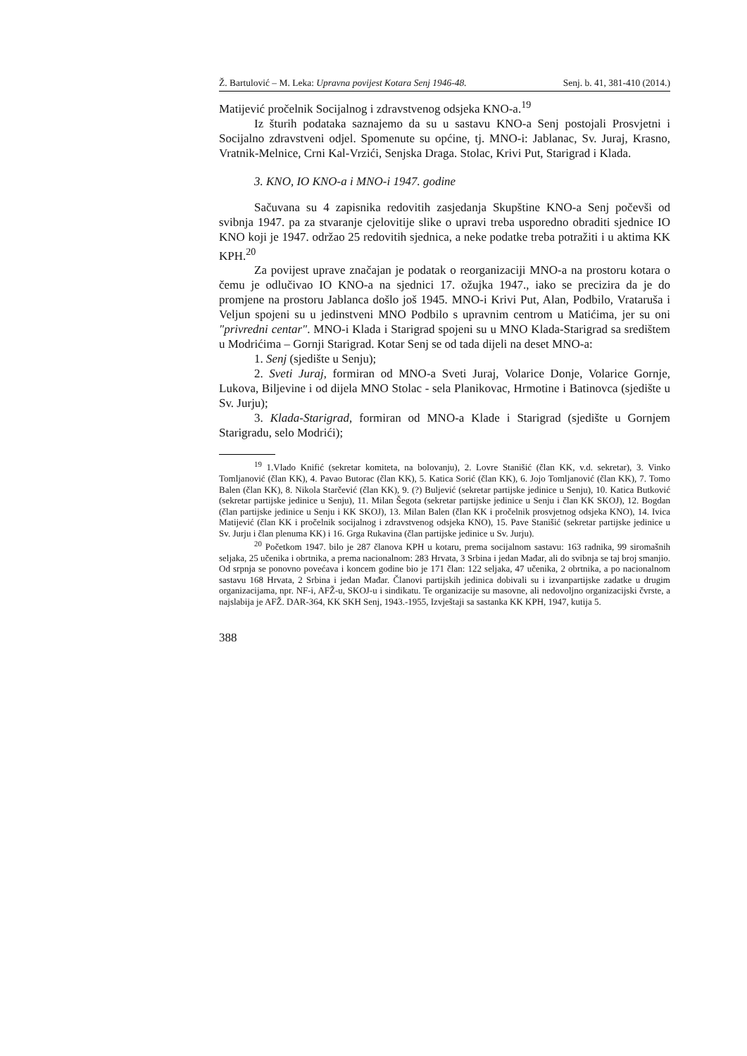Ž. Bartulović – M. Leka: Upravna povijest Kotara Senj 1946-48. Senj. b. 41, 381-410 (2014.)
Matijević pročelnik Socijalnog i zdravstvenog odsjeka KNO-a.<sup>19</sup>
Iz šturih podataka saznajemo da su u sastavu KNO-a Senj postojali Prosvjetni i Socijalno zdravstveni odjel. Spomenute su općine, tj. MNO-i: Jablanac, Sv. Juraj, Krasno, Vratnik-Melnice, Crni Kal-Vrzići, Senjska Draga. Stolac, Krivi Put, Starigrad i Klada.
3. KNO, IO KNO-a i MNO-i 1947. godine
Sačuvana su 4 zapisnika redovitih zasjedanja Skupštine KNO-a Senj počevši od svibnja 1947. pa za stvaranje cjelovitije slike o upravi treba usporedno obraditi sjednice IO KNO koji je 1947. održao 25 redovitih sjednica, a neke podatke treba potražiti i u aktima KK KPH.<sup>20</sup>
Za povijest uprave značajan je podatak o reorganizaciji MNO-a na prostoru kotara o čemu je odlučivao IO KNO-a na sjednici 17. ožujka 1947., iako se precizira da je do promjene na prostoru Jablanca došlo još 1945. MNO-i Krivi Put, Alan, Podbilo, Vrataruša i Veljun spojeni su u jedinstveni MNO Podbilo s upravnim centrom u Matićima, jer su oni "privredni centar". MNO-i Klada i Starigrad spojeni su u MNO Klada-Starigrad sa središtem u Modrićima – Gornji Starigrad. Kotar Senj se od tada dijeli na deset MNO-a:
1. Senj (sjedište u Senju);
2. Sveti Juraj, formiran od MNO-a Sveti Juraj, Volarice Donje, Volarice Gornje, Lukova, Biljevine i od dijela MNO Stolac - sela Planikovac, Hrmotine i Batinovca (sjedište u Sv. Jurju);
3. Klada-Starigrad, formiran od MNO-a Klade i Starigrad (sjedište u Gornjem Starigradu, selo Modrići);
<sup>19</sup> 1.Vlado Knifić (sekretar komiteta, na bolovanju), 2. Lovre Stanišić (član KK, v.d. sekretar), 3. Vinko Tomljanović (član KK), 4. Pavao Butorac (član KK), 5. Katica Sorić (član KK), 6. Jojo Tomljanović (član KK), 7. Tomo Balen (član KK), 8. Nikola Starčević (član KK), 9. (?) Buljević (sekretar partijske jedinice u Senju), 10. Katica Butković (sekretar partijske jedinice u Senju), 11. Milan Šegota (sekretar partijske jedinice u Senju i član KK SKOJ), 12. Bogdan (član partijske jedinice u Senju i KK SKOJ), 13. Milan Balen (član KK i pročelnik prosvjetnog odsjeka KNO), 14. Ivica Matijević (član KK i pročelnik socijalnog i zdravstvenog odsjeka KNO), 15. Pave Stanišić (sekretar partijske jedinice u Sv. Jurju i član plenuma KK) i 16. Grga Rukavina (član partijske jedinice u Sv. Jurju).
<sup>20</sup> Početkom 1947. bilo je 287 članova KPH u kotaru, prema socijalnom sastavu: 163 radnika, 99 siromašnih seljaka, 25 učenika i obrtnika, a prema nacionalnom: 283 Hrvata, 3 Srbina i jedan Mađar, ali do svibnja se taj broj smanjio. Od srpnja se ponovno povećava i koncem godine bio je 171 član: 122 seljaka, 47 učenika, 2 obrtnika, a po nacionalnom sastavu 168 Hrvata, 2 Srbina i jedan Mađar. Članovi partijskih jedinica dobivali su i izvanpartijske zadatke u drugim organizacijama, npr. NF-i, AFŽ-u, SKOJ-u i sindikatu. Te organizacije su masovne, ali nedovoljno organizacijski čvrste, a najslabija je AFŽ. DAR-364, KK SKH Senj, 1943.-1955, Izvještaji sa sastanka KK KPH, 1947, kutija 5.
388